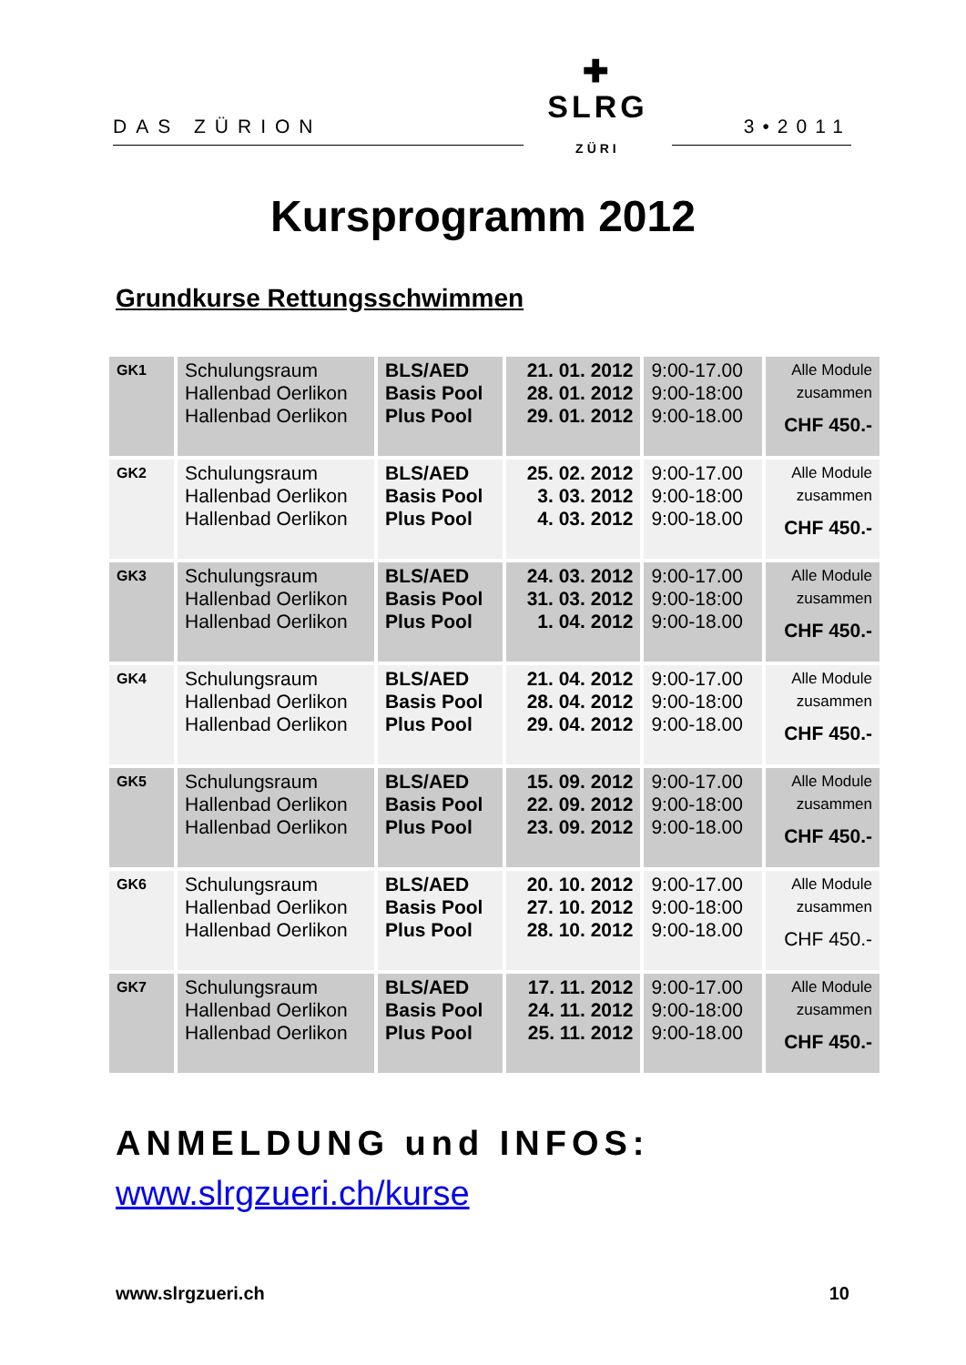DAS ZÜRION
✚
SLRG ZÜRI
3•2011
Kursprogramm 2012
Grundkurse Rettungsschwimmen
| GK1 | Schulungsraum Hallenbad Oerlikon Hallenbad Oerlikon | BLS/AED Basis Pool Plus Pool | 21. 01. 2012 28. 01. 2012 29. 01. 2012 | 9:00-17.00 9:00-18:00 9:00-18.00 | Alle Module zusammen CHF 450.- |
| GK2 | Schulungsraum Hallenbad Oerlikon Hallenbad Oerlikon | BLS/AED Basis Pool Plus Pool | 25. 02. 2012 3. 03. 2012 4. 03. 2012 | 9:00-17.00 9:00-18:00 9:00-18.00 | Alle Module zusammen CHF 450.- |
| GK3 | Schulungsraum Hallenbad Oerlikon Hallenbad Oerlikon | BLS/AED Basis Pool Plus Pool | 24. 03. 2012 31. 03. 2012 1. 04. 2012 | 9:00-17.00 9:00-18:00 9:00-18.00 | Alle Module zusammen CHF 450.- |
| GK4 | Schulungsraum Hallenbad Oerlikon Hallenbad Oerlikon | BLS/AED Basis Pool Plus Pool | 21. 04. 2012 28. 04. 2012 29. 04. 2012 | 9:00-17.00 9:00-18:00 9:00-18.00 | Alle Module zusammen CHF 450.- |
| GK5 | Schulungsraum Hallenbad Oerlikon Hallenbad Oerlikon | BLS/AED Basis Pool Plus Pool | 15. 09. 2012 22. 09. 2012 23. 09. 2012 | 9:00-17.00 9:00-18:00 9:00-18.00 | Alle Module zusammen CHF 450.- |
| GK6 | Schulungsraum Hallenbad Oerlikon Hallenbad Oerlikon | BLS/AED Basis Pool Plus Pool | 20. 10. 2012 27. 10. 2012 28. 10. 2012 | 9:00-17.00 9:00-18:00 9:00-18.00 | Alle Module zusammen CHF 450.- |
| GK7 | Schulungsraum Hallenbad Oerlikon Hallenbad Oerlikon | BLS/AED Basis Pool Plus Pool | 17. 11. 2012 24. 11. 2012 25. 11. 2012 | 9:00-17.00 9:00-18:00 9:00-18.00 | Alle Module zusammen CHF 450.- |
ANMELDUNG und INFOS:
www.slrgzueri.ch/kurse
www.slrgzueri.ch 10